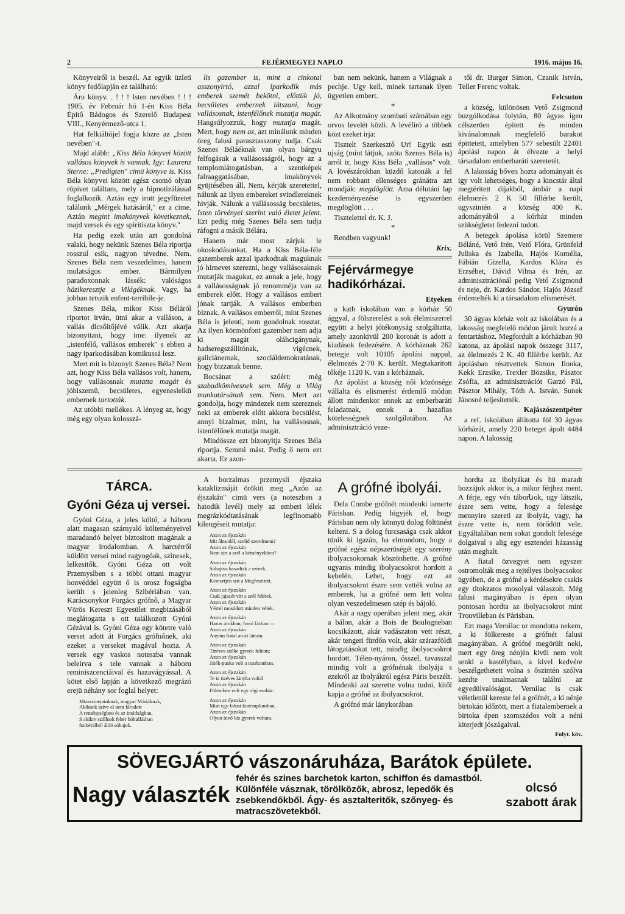2 FEJÉRMEGYEI NAPLO 1916. május 16.
Könyveiről is beszél. Az egyik üzleti könyv fedőlapján ez található:
Áru könyv. . ! ! ! Isten nevében ! ! ! 1905. év Február hó 1-én Kiss Béla Épitő Bádogos és Szerelő Budapest VIII., Kenyérmező-utca 1.
Hat felkiáltójel fogja közre az „Isten nevében"-t.
Majd alább: „Kiss Béla könyvei között vallásos könyvek is vannak. Igy: Laurenz Sterne: „Predigten" cimü könyve is. Kiss Béla könyvei között egész csomó olyan röpivet találtam, mely a hipnotizálással foglalkozik. Aztán egy irott jegyfüzetet találunk „Mérgek hatásáról," ez a cime. Aztán megint imakönyvek következnek, majd versek és egy spiritiszta könyv."
Ha pedig ezek után azt gondolná valaki, hogy nekünk Szenes Béla riportja rosszul esik, nagyon tévedne. Nem. Szenes Béla nem veszedelmes, hanem mulatságos ember. Bármilyen paradoxonnak lássék: valóságos házikeresztje a Világéknak. Vagy, ha jobban tetszik enfent-terribile-je.
Szenes Béla, mikor Kiss Béláról riportot irván, ütni akar a valláson, a vallás dicsőitőjévé válik. Azt akarja bizonyitani, hogy ime: ilyenek az „istenfélő, vallásos emberek" s ebben a nagy iparkodásában komikussá lesz.
Mert mit is bizonyit Szenes Béla? Nem azt, hogy Kiss Béla vallásos volt, hanem, hogy vallásosnak mutatta magát és jóhiszemü, becsületes, egyeneslelkü embernek tartották.
Az utóbbi mellékes. A lényeg az, hogy még egy olyan kolosszá-
lis gazember is, mint a cinkotai asszonyirtó, azzal iparkodik más emberek szemét bekötni, előttük jó, becsületes embernek látszani, hogy vallásosnak, istenfélőnek mutatja magát. Hangsúlyozzuk, hogy mutatja magát. Mert, hogy nem az, azt minálunk minden öreg falusi parasztasszony tudja. Csak Szenes Béláéknak van olyan bárgyu felfogásuk a vallásosságról, hogy az a templomlátogatásban, a szentképek falraaggatásában, imakönyvek gyüjtésében áll. Nem, kérjük szeretettel, nálunk az ilyen embereket svindlereknek hivják. Nálunk a vallásosság becsületes, Isten törvényei szerint való életet jelent. Ezt pedig még Szenes Béla sem tudja ráfogni a másik Bélára.
Hanem már most zárjuk le okoskodásunkat. Ha a Kiss Béla-féle gazemberek azzal iparkodnak maguknak jó hirnevet szerezni, hogy vallásosaknak mutatják magukat, ez annak a jele, hogy a vallásosságnak jó renomméja van az emberek előtt. Hogy a vallásos embert jónak tartják. A vallásos emberben biznak. A vallásos emberről, mint Szenes Béla is jelenti, nem gondolnak rosszat. Az ilyen körmönfont gazember nem adja ki magát oláhcigánynak, hadseregszállitónak, vigécnek, galiciánernak, szociáldemokratának, hogy bizzanak benne.
Bocsánat a szóért: még szabadkömivesnek sem. Még a Világ munkatársának sem. Nem. Mert azt gondolja, hogy mindezek nem szereznek neki az emberek előtt akkora becsülést, annyi bizalmat, mint, ha vallásosnak, istenfélőnek mutatja magát.
Mindössze ezt bizonyitja Szenes Béla riportja. Semmi mást. Pedig ő nem ezt akarta. Ez azon-
ban nem nekünk, hanem a Világnak a pechje. Ugy kell, minek tartanak ilyen ügyetlen embert.
*
Az Alkotmány szombati számában egy orvos levelét közli. A levéliró a többek közt ezeket irja:
Tisztelt Szerkesztő Ur! Egyik esti ujság (mint látjuk, azóta Szenes Béla is) arról ir, hogy Kiss Béla „vallásos" volt. A lövészárokban küzdő katonák a fel nem robbant ellenséges gránátra azt mondják: megdöglött. Ama délutáni lap kezdeményezése is egyszerüen megdöglött . . .
Tisztelettel dr. K. J.
*
Rendben vagyunk!
Krix.
Fejérvármegye hadikórházai.
Etyeken
a kath iskolában van a kórház 50 ággyal, a fölszerelést a sok élelmiszerrel együtt a helyi jótékonyság szolgáltatta, amely azonkivül 200 koronát is adott a kiadások fedezésére. A kórháznak 262 betegje volt 10105 ápolási nappal, élelmezés 2·70 K. került. Megtakaritott tőkéje 1120 K. van a kórháznak.
Az ápolást a község női közönsége vállalta és elismerést érdemlő módon állott mindenkor ennek az emberbaráti feladatnak, ennek a hazafias kötelességnek szolgálatában. Az adminisztráció veze-
tői dr. Burger Simon, Czanik István, Teller Ferenc voltak.
Felcsuton
a község, különösen Vető Zsigmond buzgólkodása folytán, 80 ágyas igen célszerüen épitett és minden kivánalomnak megfelelő barakot épittetett, amelyben 577 sebesült 22401 ápolási napon át élvezte a helyi társadalom emberbaráti szeretetét.
A lakosság bőven hozta adományait és igy volt lehetséges, hogy a kincstár által megtéritett dijakból, ámbár a napi élelmezés 2 K 50 fillérbe került, ugyszintén a község 400 K. adományából a kórház minden szükségletet fedezni tudott.
A betegek ápolása körül Szemere Béláné, Vető Irén, Vető Flóra, Grünfeld Juliska és Izabella, Hajós Kornélia, Fábián Gizella, Kardos Klára és Erzsébet, Dávid Vilma és Irén, az adminisztrációnál pedig Vető Zsigmond és neje, dr. Kardos Sándor, Hajós József érdemelték ki a társadalom elismerését.
Gyurón
30 ágyas kórház volt az iskolában és a lakosság megfelelő módon járult hozzá a fentartáshoz. Megfordult a kórházban 90 katona, az ápolási napok összege 3117, az élelmezés 2 K. 40 fillérbe került. Az ápolásban résztvettek Simon Ilonka, Kekk Erzsike, Trexler Bözsike, Pásztor Zsófia, az adminisztrációt Garzó Pál, Pásztor Mihály, Tóth A. István, Sunek Jánosné teljesitették.
Kajászószentpéter
a ref. iskolában állitotta föl 30 ágyas kórházát, amely 220 beteget ápolt 4484 napon. A lakosság
TÁRCA.
Gyóni Géza uj versei.
Gyóni Géza, a jeles költő, a háboru alatt magasan szárnyaló költeményeivel maradandó helyet biztositott magának a magyar irodalomban. A harctérről küldött versei mind ragyogóak, szinesek, lelkesitők. Gyóni Géza ott volt Przemyslben s a többi ottani magyar honvéddel együtt ő is orosz fogságba került s jelenleg Szibériában van. Karácsonykor Forgács grófnő, a Magyar Vörös Kereszt Egyesület megbizásából meglátogatta s ott találkozott Gyóni Gézával is. Gyóni Géza egy kötetre való verset adott át Forgács grófnőnek, aki ezeket a verseket magával hozta. A versek egy vaskos noteszba vannak beleirva s tele vannak a háboru reminiszcenciáival és hazavágyással. A kötet első lapján a következő megrázó erejü néhány sor foglal helyet:
Miasszonyainknak, magyar Máriáknak,
Akiknek szive el nem fáradott
A reménységben és az imádságban,
S akikre szállnak fehér hóhullásban
Szibériából áldó sóhajok.
A borzalmas przemysli éjszaka kataklizmáját örökiti meg „Azón az éjszakán" cimü vers (a noteszben a hatodik levél) mely az emberi lélek megrázkódtatásának legfinomabb kilengéseit mutatja:
Azon az éjszakán
Mit álmodál, szelid szerelmem?
Azon az éjszakán
Nem sirt a szél a kéményekben?
Azon az éjszakán
Sóhajtva hasadtak a szivek,
Azon az éjszakán
Keresztjén sirt a Megfeszitett.
Azon az éjszakán
Csak jajszót vitt a szél felétek.
Azon az éjszakán
Vérrel mosódott minden vétek.
Azon az éjszakán
Havas árokban, forró lázban —
Azon az éjszakán
Anyám fiatal arcát láttam.
Azon az éjszakán
Tizéves szőke gyerek foltam;
Azon az éjszakán
Játék-puska volt a markomban,
Azon az éjszakán
Te is tizéves lányka voltál
Azon az éjszakán
Fülemben volt egy régi zsoltár.
Azon az éjszakán
Mint egy falusi kistemplomban,
Azon az éjszakán
Olyan hivő kis gyerek voltam.
A grófné ibolyái.
Dela Combe grófnét mindenki ismerte Párisban. Pedig higyjék el, hogy Párisban nem oly könnyü dolog föltünést kelteni. S a dolog furcsasága csak akkor tünik ki igazán, ha elmondom, hogy a grófné egész népszerüségét egy szerény ibolyacsokornak köszönhette. A grófné ugyanis mindig ibolyacsokrot hordott a kebelén. Lehet, hogy ezt az ibolyacsokrot észre sem vették volna az emberek, ha a grófné nem lett volna olyan veszedelmesen szép és bájoló.
Akár a nagy operában jelent meg, akár a bálon, akár a Bois de Boulogneban kocsikázott, akár vadászaton vett részt, akár tengeri fürdőn volt, akár szárazföldi látogatásokat tett, mindig ibolyacsokrot hordott. Télen-nyáron, ősszel, tavasszal mindig volt a grófnénak ibolyája s ezekről az ibolyákról egész Páris beszélt. Mindenki azt szerette volna tudni, kitől kapja a grófné az ibolyacsokrot.
A grófné már lánykorában
hordta az ibolyákat és hü maradt hozzájuk akkor is, a mikor férjhez ment. A férje, egy vén táborնok, ugy látszik, észre sem vette, hogy a felesége mennyire szereti az ibolyát, vagy, ha észre vette is, nem törődött vele. Egyáltalában nem sokat gondolt felesége dolgaival s alig egy esztendei házasság után meghalt.
A fiatal özvegyet nem egyszer ostromolták meg a rejtélyes ibolyacsokor ügyében, de a grófné a kérdésekre csakis egy titokzatos mosolyal válaszolt. Még falusi magányában is épen olyan pontosan hordta az ibolyacsokrot mint Trouvilleban és Párisban.
Ezt maga Vernilac ur mondotta nekem, a ki fölkereste a grófnét falusi magányában. A grófné megörült neki, mert egy öreg nénjén kivül nem volt senki a kastélyban, a kivel kedvére beszélgethetett volna s őszintén szólva kezdte unalmasnak találni az egyedülvalóságot. Vernilac is csak véletlenül kereste fel a grófnét, a ki nénje birtokán időzött, mert a fiatalembernek a birtoka épen szomszédos volt a néni kiterjedt jószágaival.
Folyt. köv.
SÖVEGJÁRTÓ vászonáruháza, Barátok épülete.
Nagy választék fehér és szines barchetok karton, schiffon és damastból. Különféle vásznak, törölközők, abrosz, lepedők és zsebkendőkből. Ágy- és asztalteritők, szőnyeg- és matracszövetekből. olcsó
szabott árak